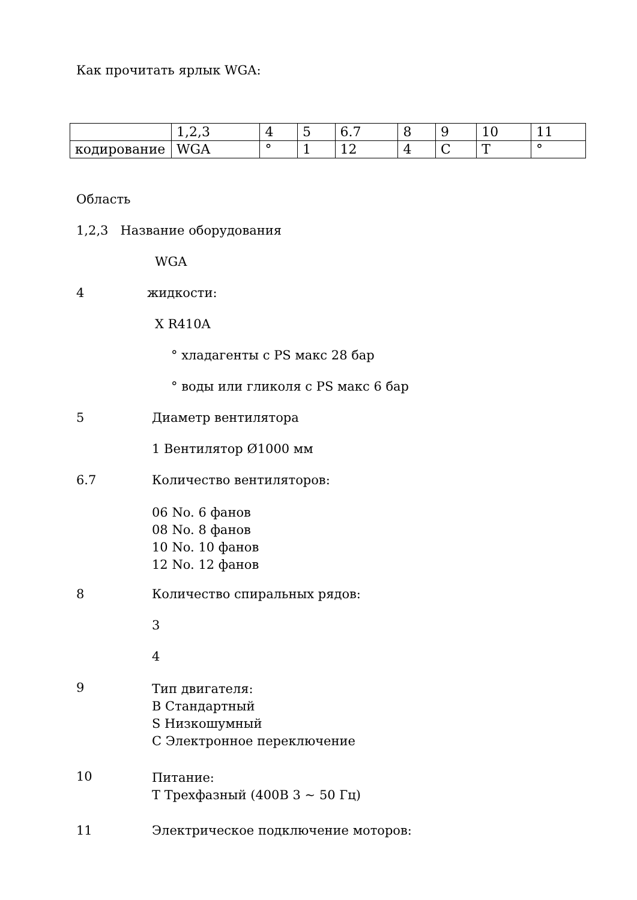Как прочитать ярлык WGA:
| | 1,2,3 | 4 | 5 | 6.7 | 8 | 9 | 10 | 11 |
| кодирование | WGA | ° | 1 | 12 | 4 | C | T | ° |
Область
1,2,3 Название оборудования
WGA
4 жидкости:
X R410A
° хладагенты с PS макс 28 бар
° воды или гликоля с PS макс 6 бар
5 Диаметр вентилятора
1 Вентилятор Ø1000 мм
6.7 Количество вентиляторов:
06 No. 6 фанов
08 No. 8 фанов
10 No. 10 фанов
12 No. 12 фанов
8 Количество спиральных рядов:
3
4
9
Тип двигателя:
B Стандартный
S Низкошумный
C Электронное переключение
10
Питание:
T Трехфазный (400В 3 ~ 50 Гц)
11 Электрическое подключение моторов: